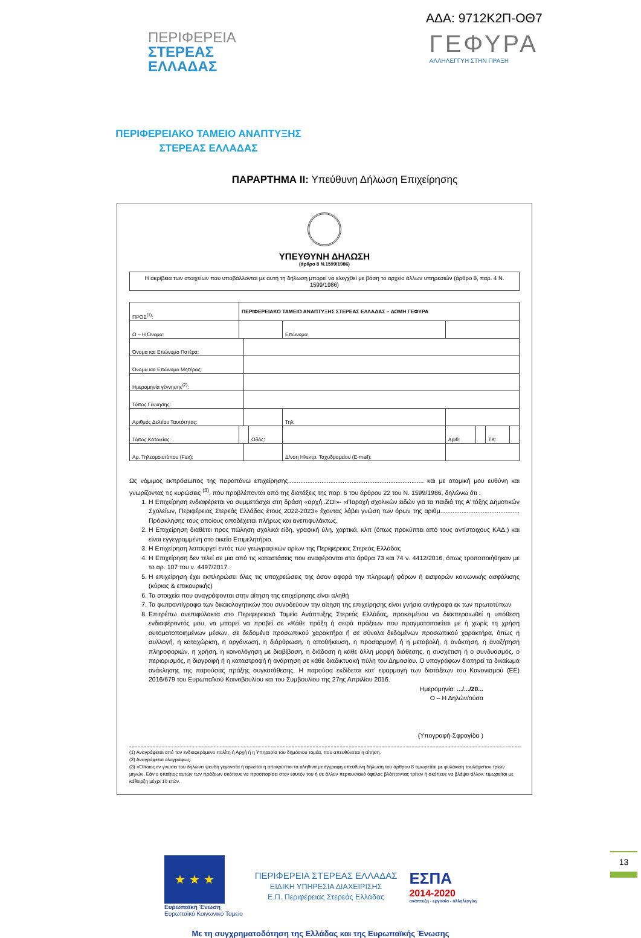ΑΔΑ: 9712Κ2Π-ΟΘ7
ΠΕΡΙΦΕΡΕΙΑ
ΣΤΕΡΕΑΣ
ΕΛΛΑΔΑΣ
ΓΕΦΥΡΑ
ΑΛΛΗΛΕΓΓΥΗ ΣΤΗΝ ΠΡΑΞΗ
ΠΕΡΙΦΕΡΕΙΑΚΟ ΤΑΜΕΙΟ ΑΝΑΠΤΥΞΗΣ
ΣΤΕΡΕΑΣ ΕΛΛΑΔΑΣ
ΠΑΡΑΡΤΗΜΑ ΙΙ: Υπεύθυνη Δήλωση Επιχείρησης
ΥΠΕΥΘΥΝΗ ΔΗΛΩΣΗ
(άρθρο 8 Ν.1599/1986)
Η ακρίβεια των στοιχείων που υποβάλλονται με αυτή τη δήλωση μπορεί να ελεγχθεί με βάση το αρχείο άλλων υπηρεσιών (άρθρο 8, παρ. 4 Ν. 1599/1986)
| ΠΡΟΣ<sup>(1)</sup>: | ΠΕΡΙΦΕΡΕΙΑΚΟ ΤΑΜΕΙΟ ΑΝΑΠΤΥΞΗΣ ΣΤΕΡΕΑΣ ΕΛΛΑΔΑΣ – ΔΟΜΗ ΓΕΦΥΡΑ | | | | | | | | |
| Ο – Η Όνομα: | | | | Επώνυμο: | | | | | |
| Όνομα και Επώνυμο Πατέρα: | | | | | | | | | |
| Όνομα και Επώνυμο Μητέρας: | | | | | | | | | |
| Ημερομηνία γέννησης<sup>(2)</sup>: | | | | | | | | | |
| Τόπος Γέννησης: | | | | | | | | | |
| Αριθμός Δελτίου Ταυτότητας: | | | | Τηλ: | | | | | |
| Τόπος Κατοικίας: | | | Οδός: | | | Αριθ: | | ΤΚ: | |
| Αρ. Τηλεομοιοτύπου (Fax): | | | | Δ/νση Ηλεκτρ. Ταχυδρομείου (E-mail): | | | | | |
Ως νόμιμος εκπρόσωπος της παραπάνω επιχείρησης............................................................................. και με ατομική μου ευθύνη και γνωρίζοντας τις κυρώσεις <sup>(3)</sup>, που προβλέπονται από της διατάξεις της παρ. 6 του άρθρου 22 του Ν. 1599/1986, δηλώνω ότι :
1. Η Επιχείρηση ενδιαφέρεται να συμμετάσχει στη δράση «αρχή..ΖΩ!»- «Παροχή σχολικών ειδών για τα παιδιά της Α’ τάξης Δημοτικών Σχολείων, Περιφέρειας Στερεάς Ελλάδας έτους 2022-2023» έχοντας λάβει γνώση των όρων της αριθμ............................................. Πρόσκλησης τους οποίους αποδέχεται πλήρως και ανεπιφυλάκτως.
2. Η Επιχείρηση διαθέτει προς πώληση σχολικά είδη, γραφική ύλη, χαρτικά, κλπ (όπως προκύπτει από τους αντίστοιχους ΚΑΔ.) και είναι εγγεγραμμένη στο οικείο Επιμελητήριο.
3. Η Επιχείρηση λειτουργεί εντός των γεωγραφικών ορίων της Περιφέρειας Στερεάς Ελλάδας
4. Η Επιχείρηση δεν τελεί σε μια από τις καταστάσεις που αναφέρονται στα άρθρα 73 και 74 ν. 4412/2016, όπως τροποποιήθηκαν με το αρ. 107 του ν. 4497/2017.
5. Η επιχείρηση έχει εκπληρώσει όλες τις υποχρεώσεις της όσον αφορά την πληρωμή φόρων ή εισφορών κοινωνικής ασφάλισης (κύριας & επικουρικής)
6. Τα στοιχεία που αναγράφονται στην αίτηση της επιχείρησης είναι αληθή
7. Τα φωτοαντίγραφα των δικαιολογητικών που συνοδεύουν την αίτηση της επιχείρησης είναι γνήσια αντίγραφα εκ των πρωτοτύπων
8. Επιτρέπω ανεπιφύλακτα στο Περιφερειακό Ταμείο Ανάπτυξης Στερεάς Ελλάδας, προκειμένου να διεκπεραιωθεί η υπόθεση ενδιαφέροντός μου, να μπορεί να προβεί σε «Κάθε πράξη ή σειρά πράξεων που πραγματοποιείται με ή χωρίς τη χρήση αυτοματοποιημένων μέσων, σε δεδομένα προσωπικού χαρακτήρα ή σε σύνολα δεδομένων προσωπικού χαρακτήρα, όπως η συλλογή, η καταχώριση, η οργάνωση, η διάρθρωση, η αποθήκευση, η προσαρμογή ή η μεταβολή, η ανάκτηση, η αναζήτηση πληροφοριών, η χρήση, η κοινολόγηση με διαβίβαση, η διάδοση ή κάθε άλλη μορφή διάθεσης, η συσχέτιση ή ο συνδυασμός, ο περιορισμός, η διαγραφή ή η καταστροφή ή ανάρτηση σε κάθε διαδικτυακή πύλη του Δημοσίου. Ο υπογράφων διατηρεί το δικαίωμα ανάκλησης της παρούσας πράξης συγκατάθεσης. Η παρούσα εκδίδεται κατ’ εφαρμογή των διατάξεων του Κανονισμού (ΕΕ) 2016/679 του Ευρωπαϊκού Κοινοβουλίου και του Συμβουλίου της 27ης Απριλίου 2016.
Ημερομηνία: .../.../20...
Ο – Η Δηλών/ούσα
(Υπογραφή-Σφραγίδα )
(1) Αναγράφεται από τον ενδιαφερόμενο πολίτη ή Αρχή ή η Υπηρεσία του δημόσιου τομέα, που απευθύνεται η αίτηση.
(2) Αναγράφεται ολογράφως.
(3) «Όποιος εν γνώσει του δηλώνει ψευδή γεγονότα ή αρνείται ή αποκρύπτει τα αληθινά με έγγραφη υπεύθυνη δήλωση του άρθρου 8 τιμωρείται με φυλάκιση τουλάχιστον τριών μηνών. Εάν ο υπαίτιος αυτών των πράξεων σκόπευε να προσπορίσει στον εαυτόν του ή σε άλλον περιουσιακό όφελος βλάπτοντας τρίτον ή σκόπευε να βλάψει άλλον, τιμωρείται με κάθειρξη μέχρι 10 ετών.
★ ★ ★
Ευρωπαϊκή Ένωση
Ευρωπαϊκό Κοινωνικό Ταμείο
ΠΕΡΙΦΕΡΕΙΑ ΣΤΕΡΕΑΣ ΕΛΛΑΔΑΣ
ΕΙΔΙΚΗ ΥΠΗΡΕΣΙΑ ΔΙΑΧΕΙΡΙΣΗΣ
Ε.Π. Περιφέρειας Στερεάς Ελλάδας
ΕΣΠΑ
2014-2020
ανάπτυξη - εργασία - αλληλεγγύη
Με τη συγχρηματοδότηση της Ελλάδας και της Ευρωπαϊκής Ένωσης
13